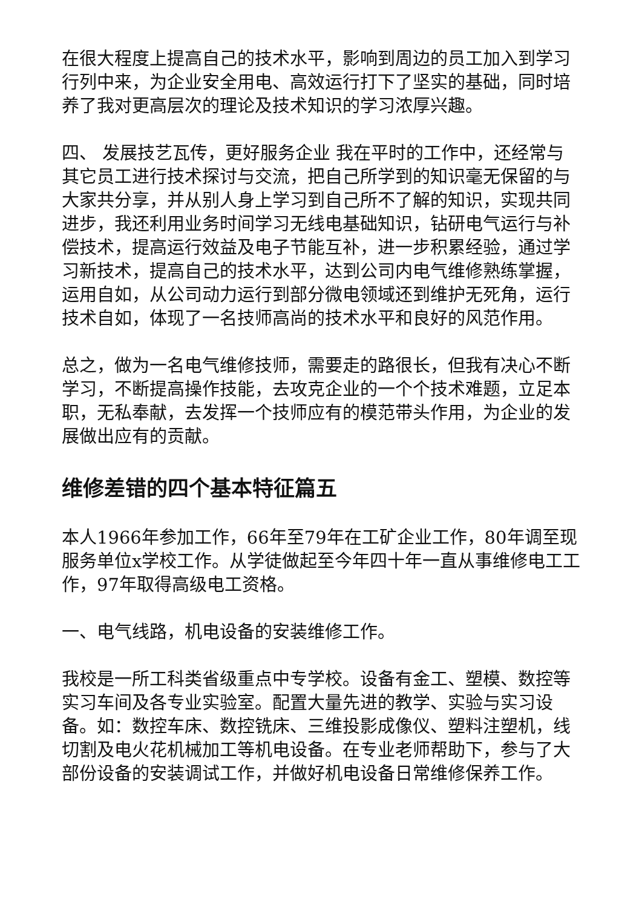在很大程度上提高自己的技术水平，影响到周边的员工加入到学习行列中来，为企业安全用电、高效运行打下了坚实的基础，同时培养了我对更高层次的理论及技术知识的学习浓厚兴趣。
四、 发展技艺瓦传，更好服务企业 我在平时的工作中，还经常与其它员工进行技术探讨与交流，把自己所学到的知识毫无保留的与大家共分享，并从别人身上学习到自己所不了解的知识，实现共同进步，我还利用业务时间学习无线电基础知识，钻研电气运行与补偿技术，提高运行效益及电子节能互补，进一步积累经验，通过学习新技术，提高自己的技术水平，达到公司内电气维修熟练掌握，运用自如，从公司动力运行到部分微电领域还到维护无死角，运行技术自如，体现了一名技师高尚的技术水平和良好的风范作用。
总之，做为一名电气维修技师，需要走的路很长，但我有决心不断学习，不断提高操作技能，去攻克企业的一个个技术难题，立足本职，无私奉献，去发挥一个技师应有的模范带头作用，为企业的发展做出应有的贡献。
维修差错的四个基本特征篇五
本人1966年参加工作，66年至79年在工矿企业工作，80年调至现服务单位x学校工作。从学徒做起至今年四十年一直从事维修电工工作，97年取得高级电工资格。
一、电气线路，机电设备的安装维修工作。
我校是一所工科类省级重点中专学校。设备有金工、塑模、数控等实习车间及各专业实验室。配置大量先进的教学、实验与实习设备。如：数控车床、数控铣床、三维投影成像仪、塑料注塑机，线切割及电火花机械加工等机电设备。在专业老师帮助下，参与了大部份设备的安装调试工作，并做好机电设备日常维修保养工作。